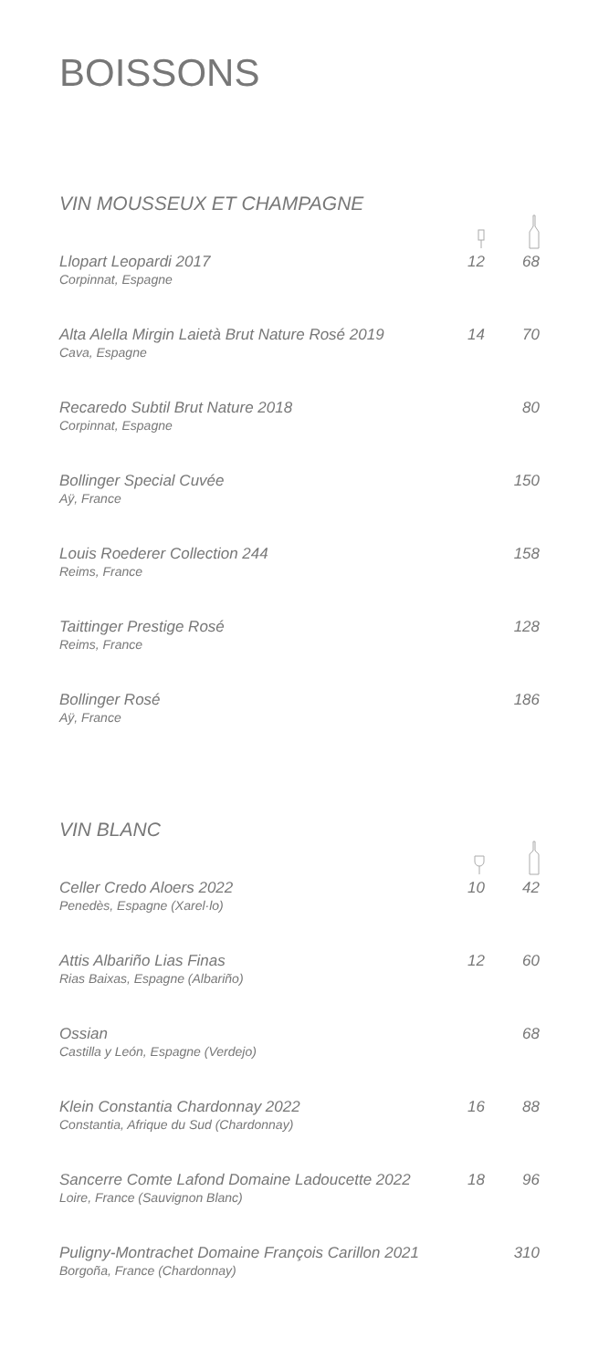BOISSONS
VIN MOUSSEUX ET CHAMPAGNE
| Llopart Leopardi 2017 Corpinnat, Espagne | 12 | 68 |
| Alta Alella Mirgin Laietà Brut Nature Rosé 2019 Cava, Espagne | 14 | 70 |
| Recaredo Subtil Brut Nature 2018 Corpinnat, Espagne | | 80 |
| Bollinger Special Cuvée Aÿ, France | | 150 |
| Louis Roederer Collection 244 Reims, France | | 158 |
| Taittinger Prestige Rosé Reims, France | | 128 |
| Bollinger Rosé Aÿ, France | | 186 |
VIN BLANC
| Celler Credo Aloers 2022 Penedès, Espagne (Xarel·lo) | 10 | 42 |
| Attis Albariño Lias Finas Rias Baixas, Espagne (Albariño) | 12 | 60 |
| Ossian Castilla y León, Espagne (Verdejo) | | 68 |
| Klein Constantia Chardonnay 2022 Constantia, Afrique du Sud (Chardonnay) | 16 | 88 |
| Sancerre Comte Lafond Domaine Ladoucette 2022 Loire, France (Sauvignon Blanc) | 18 | 96 |
| Puligny-Montrachet Domaine François Carillon 2021 Borgoña, France (Chardonnay) | | 310 |